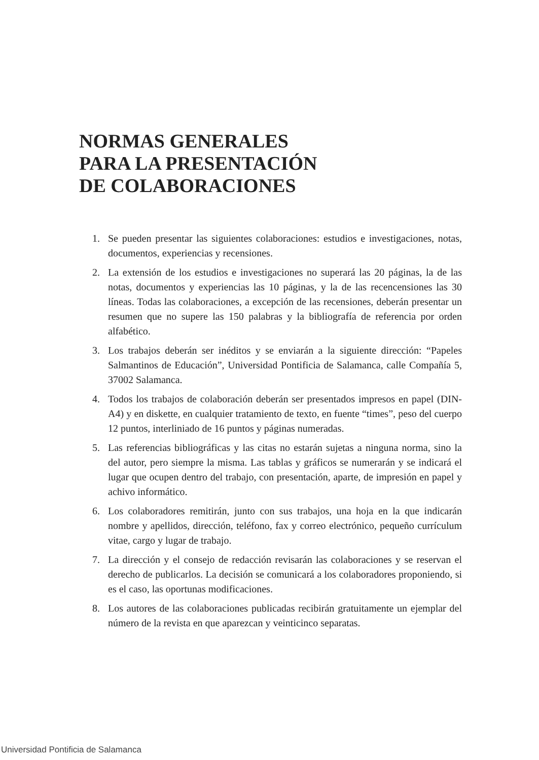NORMAS GENERALES
PARA LA PRESENTACIÓN
DE COLABORACIONES
1. Se pueden presentar las siguientes colaboraciones: estudios e investigaciones, notas, documentos, experiencias y recensiones.
2. La extensión de los estudios e investigaciones no superará las 20 páginas, la de las notas, documentos y experiencias las 10 páginas, y la de las recencensiones las 30 líneas. Todas las colaboraciones, a excepción de las recensiones, deberán presentar un resumen que no supere las 150 palabras y la bibliografía de referencia por orden alfabético.
3. Los trabajos deberán ser inéditos y se enviarán a la siguiente dirección: “Papeles Salmantinos de Educación”, Universidad Pontificia de Salamanca, calle Compañía 5, 37002 Salamanca.
4. Todos los trabajos de colaboración deberán ser presentados impresos en papel (DIN-A4) y en diskette, en cualquier tratamiento de texto, en fuente “times”, peso del cuerpo 12 puntos, interliniado de 16 puntos y páginas numeradas.
5. Las referencias bibliográficas y las citas no estarán sujetas a ninguna norma, sino la del autor, pero siempre la misma. Las tablas y gráficos se numerarán y se indicará el lugar que ocupen dentro del trabajo, con presentación, aparte, de impresión en papel y achivo informático.
6. Los colaboradores remitirán, junto con sus trabajos, una hoja en la que indicarán nombre y apellidos, dirección, teléfono, fax y correo electrónico, pequeño currículum vitae, cargo y lugar de trabajo.
7. La dirección y el consejo de redacción revisarán las colaboraciones y se reservan el derecho de publicarlos. La decisión se comunicará a los colaboradores proponiendo, si es el caso, las oportunas modificaciones.
8. Los autores de las colaboraciones publicadas recibirán gratuitamente un ejemplar del número de la revista en que aparezcan y veinticinco separatas.
Universidad Pontificia de Salamanca